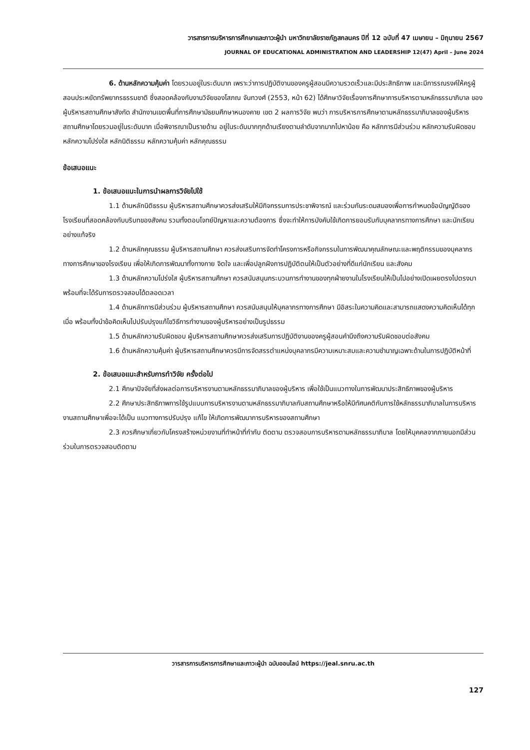วารสารการบริหารการศึกษาและภาวะผู้นำ มหาวิทยาลัยราชภัฏสกลนคร ปีที่ 12 ฉบับที่ 47 เมษายน – มิถุนายน 2567
JOURNAL OF EDUCATIONAL ADMINISTRATION AND LEADERSHIP 12(47) April – June 2024
6. ด้านหลักความคุ้มค่า โดยรวมอยู่ในระดับมาก เพราะว่าการปฏิบัติงานของครูผู้สอนมีความรวดเร็วและมีประสิทธิภาพ และมีการรณรงค์ให้ครูผู้สอนประหยัดทรัพยากรธรรมชาติ ซึ่งสอดคล้องกับงานวิจัยของโสภณ จันทวงศ์ (2553, หน้า 62) ได้ศึกษาวิจัยเรื่องการศึกษาการบริหารตามหลักธรรมาภิบาล ของผู้บริหารสถานศึกษาสังกัด สำนักงานเขตพื้นที่การศึกษามัธยมศึกษาหนองคาย เขต 2 ผลการวิจัย พบว่า การบริหารการศึกษาตามหลักธรรมาภิบาลของผู้บริหารสถานศึกษาโดยรวมอยู่ในระดับมาก เมื่อพิจารณาเป็นรายด้าน อยู่ในระดับมากทุกด้านเรียงตามลำดับจากมากไปหาน้อย คือ หลักการมีส่วนร่วม หลักความรับผิดชอบ หลักความโปร่งใส หลักนิติธรรม หลักความคุ้มค่า หลักคุณธรรม
ข้อเสนอแนะ
1. ข้อเสนอแนะในการนำผลการวิจัยไปใช้
1.1 ด้านหลักนิติธรรม ผู้บริหารสถานศึกษาควรส่งเสริมให้มีกิจกรรมการประชาพิจารณ์ และร่วมกันระดมสมองเพื่อการกำหนดข้อบัญญัติของโรงเรียนที่สอดคล้องกับบริบทของสังคม รวมทั้งตอบโจทย์ปัญหาและความต้องการ ซึ่งจะทำให้การบังคับใช้เกิดการยอมรับกับบุคลากรทางการศึกษา และนักเรียนอย่างแท้จริง
1.2 ด้านหลักคุณธรรม ผู้บริหารสถานศึกษา ควรส่งเสริมการจัดทำโครงการหรือกิจกรรมในการพัฒนาคุณลักษณะและพฤติกรรมของบุคลากรทางการศึกษาของโรงเรียน เพื่อให้เกิดการพัฒนาทั้งทางกาย จิตใจ และเพื่อปลูกฝังการปฏิบัติตนให้เป็นตัวอย่างที่ดีแก่นักเรียน และสังคม
1.3 ด้านหลักความโปร่งใส ผู้บริหารสถานศึกษา ควรสนับสนุนกระบวนการทำงานของทุกฝ่ายงานในโรงเรียนให้เป็นไปอย่างเปิดเผยตรงไปตรงมา พร้อมที่จะได้รับการตรวจสอบได้ตลอดเวลา
1.4 ด้านหลักการมีส่วนร่วม ผู้บริหารสถานศึกษา ควรสนับสนุนให้บุคลากรทางการศึกษา มีอิสระในความคิดและสามารถแสดงความคิดเห็นได้ทุกเมื่อ พร้อมทั้งนำข้อคิดเห็นไปปรับปรุงแก้ไขวิธีการทำงานของผู้บริหารอย่างเป็นรูปธรรม
1.5 ด้านหลักความรับผิดชอบ ผู้บริหารสถานศึกษาควรส่งเสริมการปฏิบัติงานของครูผู้สอนคำนึงถึงความรับผิดชอบต่อสังคม
1.6 ด้านหลักความคุ้มค่า ผู้บริหารสถานศึกษาควรมีการจัดสรรตำแหน่งบุคลากรมีความเหมาะสมและความชำนาญเฉพาะด้านในการปฏิบัติหน้าที่
2. ข้อเสนอแนะสำหรับการทำวิจัย ครั้งต่อไป
2.1 ศึกษาปัจจัยที่ส่งผลต่อการบริหารงานตามหลักธรรมาภิบาลของผู้บริหาร เพื่อใช้เป็นแนวทางในการพัฒนาประสิทธิภาพของผู้บริหาร
2.2 ศึกษาประสิทธิภาพการใช้รูปแบบการบริหารงานตามหลักธรรมาภิบาลกับสถานศึกษาหรือให้มีทัศนคติกับการใช้หลักธรรมาภิบาลในการบริหารงานสถานศึกษาเพื่อจะได้เป็น แนวทางการปรับปรุง แก้ไข ให้เกิดการพัฒนาการบริหารของสถานศึกษา
2.3 ควรศึกษาเกี่ยวกับโครงสร้างหน่วยงานที่ทำหน้าที่กำกับ ติดตาม ตรวจสอบการบริหารตามหลักธรรมาภิบาล โดยให้บุคคลจากภายนอกมีส่วนร่วมในการตรวจสอบติดตาม
วารสารการบริหารการศึกษาและภาวะผู้นำ ฉบับออนไลน์ https://jeal.snru.ac.th
127